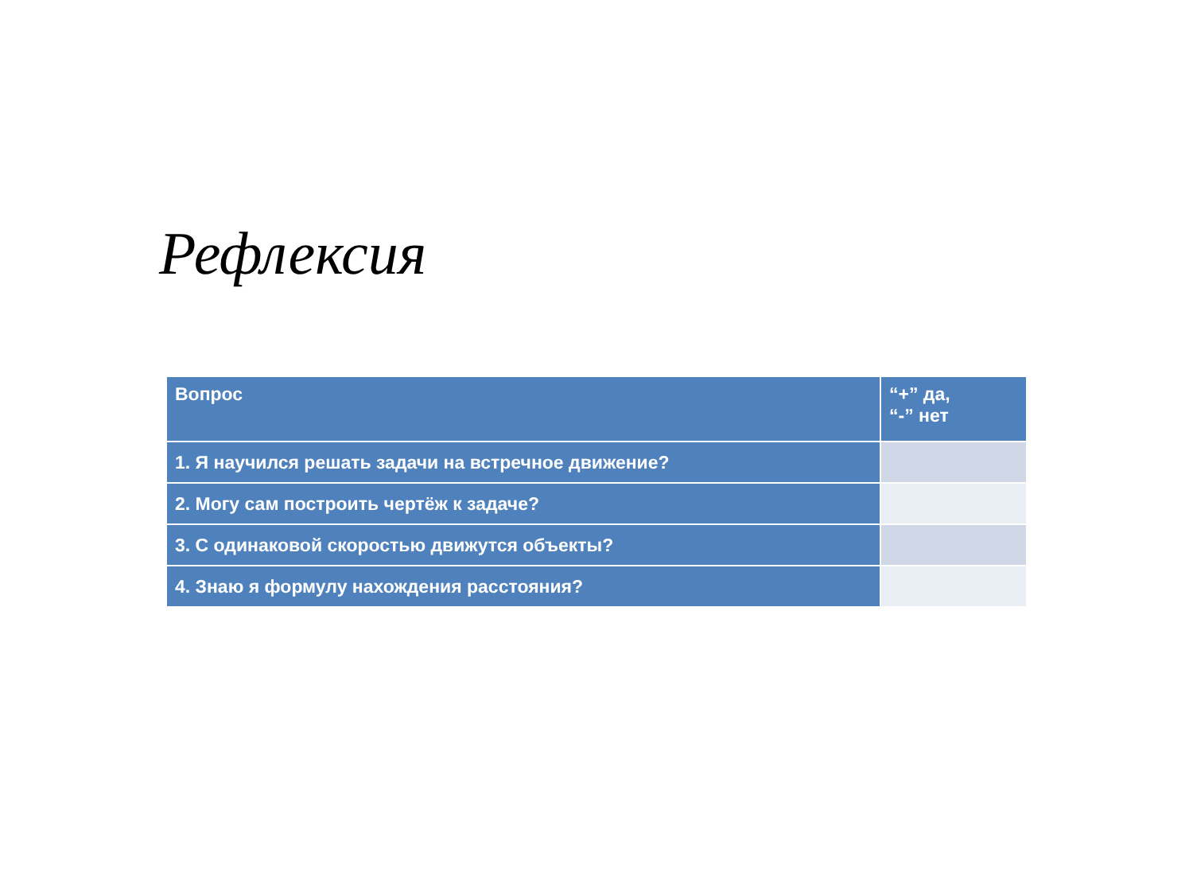Рефлексия
| Вопрос | “+” да, “-” нет |
| --- | --- |
| 1. Я научился решать задачи на встречное движение? | |
| 2. Могу сам построить чертёж к задаче? | |
| 3. С одинаковой скоростью движутся объекты? | |
| 4. Знаю я формулу нахождения расстояния? | |